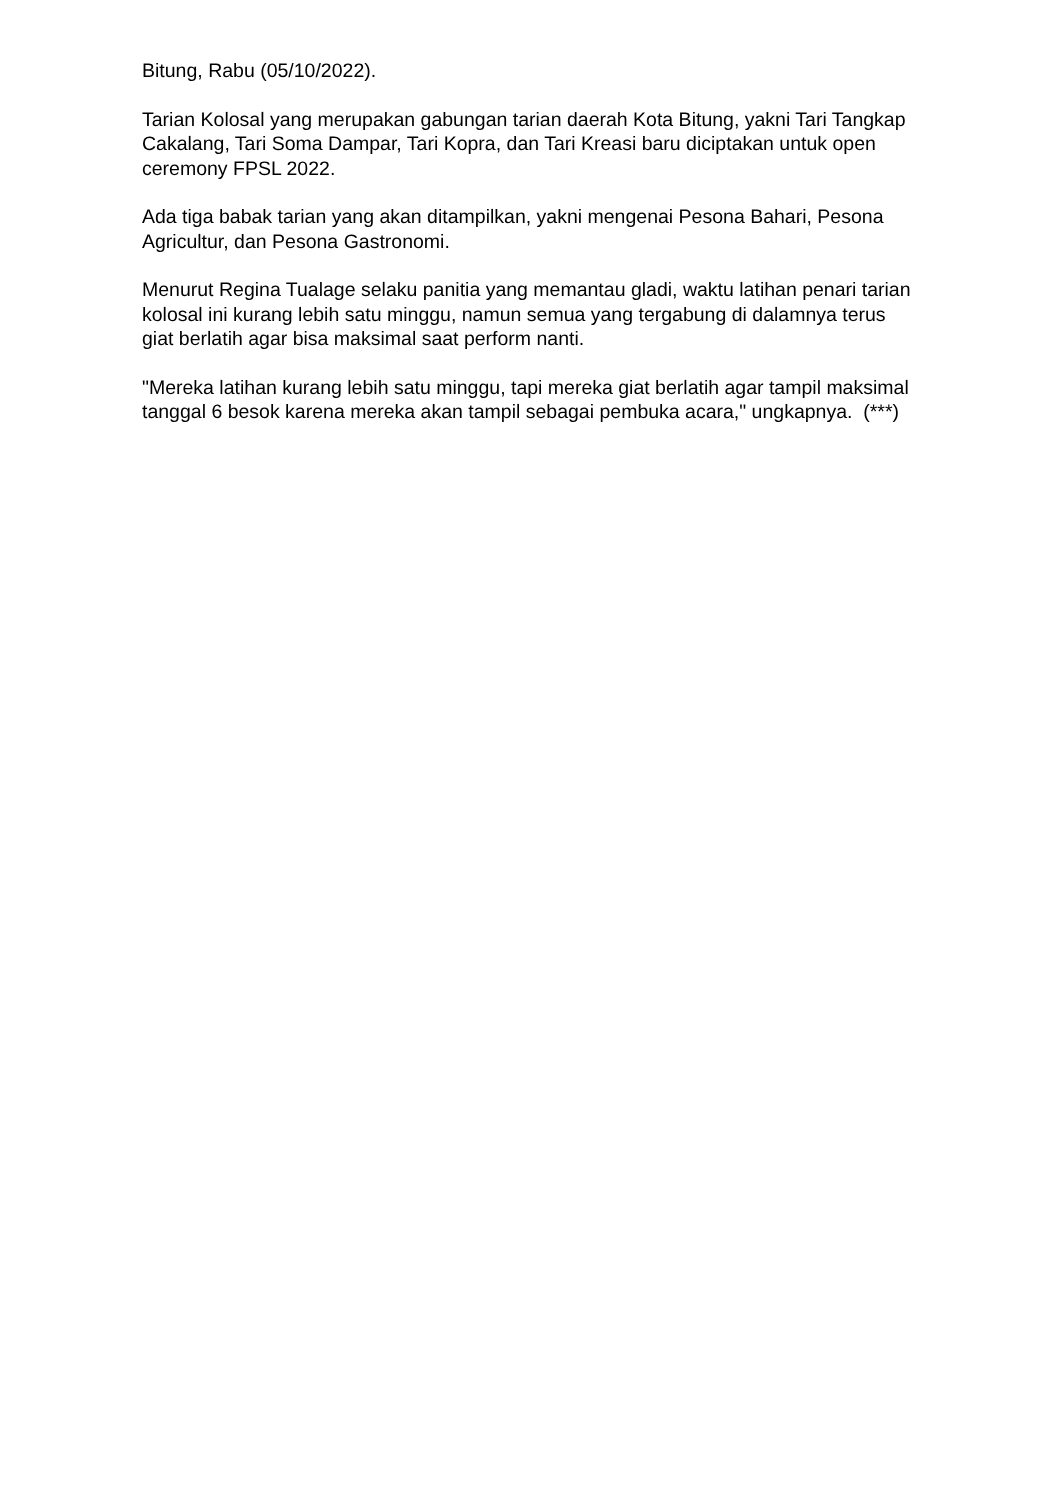Bitung, Rabu (05/10/2022).
Tarian Kolosal yang merupakan gabungan tarian daerah Kota Bitung, yakni Tari Tangkap Cakalang, Tari Soma Dampar, Tari Kopra, dan Tari Kreasi baru diciptakan untuk open ceremony FPSL 2022.
Ada tiga babak tarian yang akan ditampilkan, yakni mengenai Pesona Bahari, Pesona Agricultur, dan Pesona Gastronomi.
Menurut Regina Tualage selaku panitia yang memantau gladi, waktu latihan penari tarian kolosal ini kurang lebih satu minggu, namun semua yang tergabung di dalamnya terus giat berlatih agar bisa maksimal saat perform nanti.
"Mereka latihan kurang lebih satu minggu, tapi mereka giat berlatih agar tampil maksimal tanggal 6 besok karena mereka akan tampil sebagai pembuka acara," ungkapnya. (***)